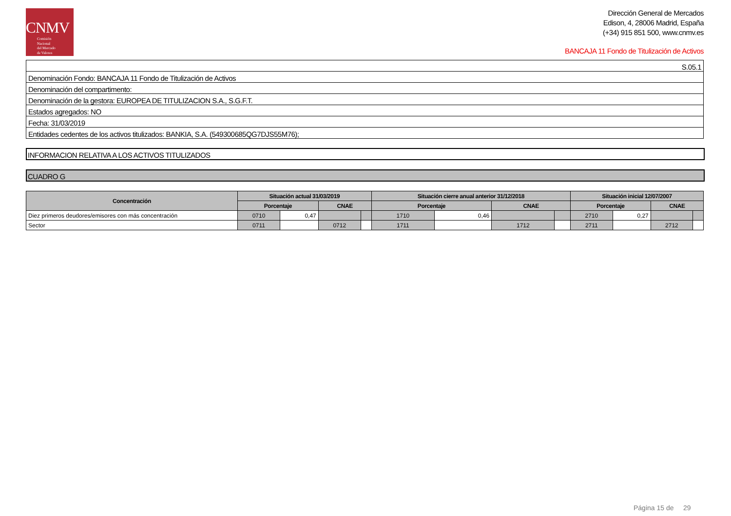CNMV
Comisión
Nacional
del Mercado
de Valores
Dirección General de Mercados
Edison, 4, 28006 Madrid, España
(+34) 915 851 500, www.cnmv.es
BANCAJA 11 Fondo de Titulización de Activos
| S.05.1 |
| Denominación Fondo: BANCAJA 11 Fondo de Titulización de Activos |
| Denominación del compartimento: |
| Denominación de la gestora: EUROPEA DE TITULIZACION S.A., S.G.F.T. |
| Estados agregados: NO |
| Fecha: 31/03/2019 |
| Entidades cedentes de los activos titulizados: BANKIA, S.A. (549300685QG7DJS55M76); |
INFORMACION RELATIVA A LOS ACTIVOS TITULIZADOS
CUADRO G
| Concentración | Situación actual 31/03/2019 | | | | Situación cierre anual anterior 31/12/2018 | | | | Situación inicial 12/07/2007 | | | |
| --- | --- | --- | --- | --- | --- | --- | --- | --- | --- | --- | --- | --- |
| | Porcentaje | | CNAE | | Porcentaje | | CNAE | | Porcentaje | | CNAE | |
| Diez primeros deudores/emisores con más concentración | 0710 | 0,47 | | | 1710 | 0,46 | | | 2710 | 0,27 | | |
| Sector | 0711 | | 0712 | | 1711 | | 1712 | | 2711 | | 2712 | |
Página 15 de 29